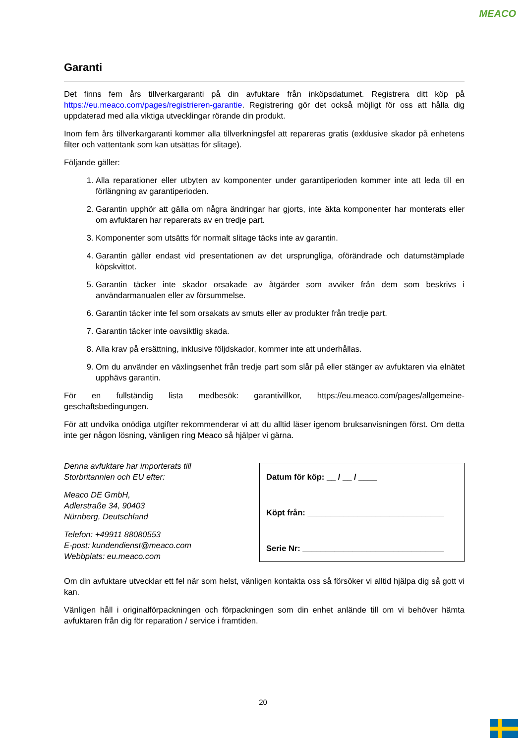MEACO
Garanti
Det finns fem års tillverkargaranti på din avfuktare från inköpsdatumet. Registrera ditt köp på https://eu.meaco.com/pages/registrieren-garantie. Registrering gör det också möjligt för oss att hålla dig uppdaterad med alla viktiga utvecklingar rörande din produkt.
Inom fem års tillverkargaranti kommer alla tillverkningsfel att repareras gratis (exklusive skador på enhetens filter och vattentank som kan utsättas för slitage).
Följande gäller:
1. Alla reparationer eller utbyten av komponenter under garantiperioden kommer inte att leda till en förlängning av garantiperioden.
2. Garantin upphör att gälla om några ändringar har gjorts, inte äkta komponenter har monterats eller om avfuktaren har reparerats av en tredje part.
3. Komponenter som utsätts för normalt slitage täcks inte av garantin.
4. Garantin gäller endast vid presentationen av det ursprungliga, oförändrade och datumstämplade köpskvittot.
5. Garantin täcker inte skador orsakade av åtgärder som avviker från dem som beskrivs i användarmanualen eller av försummelse.
6. Garantin täcker inte fel som orsakats av smuts eller av produkter från tredje part.
7. Garantin täcker inte oavsiktlig skada.
8. Alla krav på ersättning, inklusive följdskador, kommer inte att underhållas.
9. Om du använder en växlingsenhet från tredje part som slår på eller stänger av avfuktaren via elnätet upphävs garantin.
För en fullständig lista medbesök: garantivillkor, https://eu.meaco.com/pages/allgemeine-geschaftsbedingungen.
För att undvika onödiga utgifter rekommenderar vi att du alltid läser igenom bruksanvisningen först. Om detta inte ger någon lösning, vänligen ring Meaco så hjälper vi gärna.
Denna avfuktare har importerats till Storbritannien och EU efter:
Meaco DE GmbH,
Adlerstraße 34, 90403
Nürnberg, Deutschland
Telefon: +49911 88080553
E-post: kundendienst@meaco.com
Webbplats: eu.meaco.com
Datum för köp: __ / __ / ____
Köpt från: ______________________________
Serie Nr: _______________________________
Om din avfuktare utvecklar ett fel när som helst, vänligen kontakta oss så försöker vi alltid hjälpa dig så gott vi kan.
Vänligen håll i originalförpackningen och förpackningen som din enhet anlände till om vi behöver hämta avfuktaren från dig för reparation / service i framtiden.
20